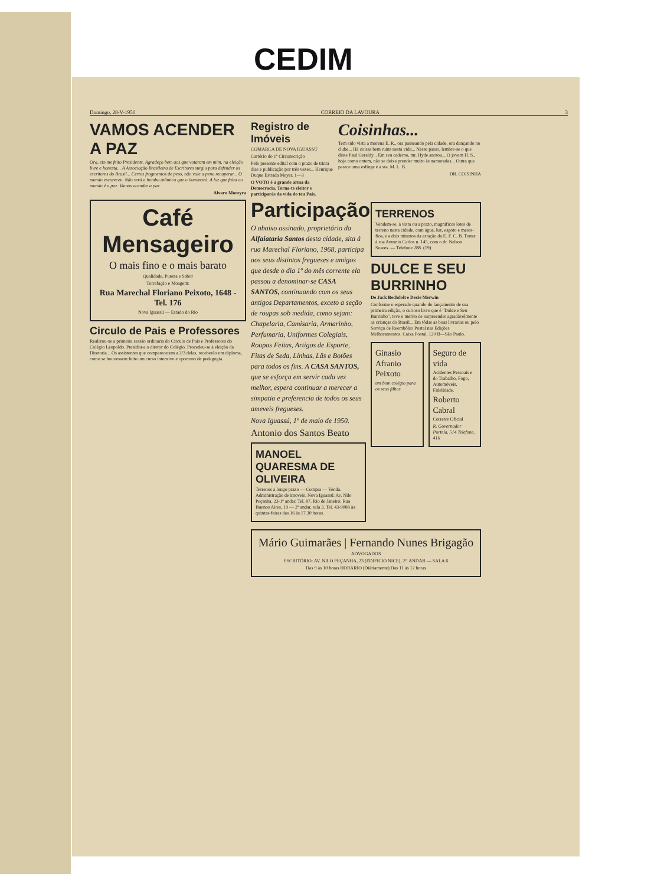CEDIM
Domingo, 28-V-1950 CORREIO DA LAVOURA 3
VAMOS ACENDER A PAZ
Ora, eis-me feito Presidente. Agradeço bem aos que votaram em mim, na eleição livre e honesta... A Associação Brasileira de Escritores surgiu para defender os escritores do Brasil... Certos fragmentos de peso, não vale a pena recuperar... O mundo escureceu. Não será a bomba atômica que o iluminará. A luz que falta ao mundo é a paz. Vamos acender a paz.
Alvaro Moreyra
Café Mensageiro
O mais fino e o mais barato
Qualidade, Pureza e Sabor
Torrefação e Moagem:
Rua Marechal Floriano Peixoto, 1648 - Tel. 176
Nova Iguassú — Estado do Rio
Circulo de Pais e Professores
Realizou-se a primeira sessão ordinaria do Circulo de Pais e Professores do Colégio Leopoldo. Presidiu-a o diretor do Colégio. Procedeu-se à eleição da Diretoria... Os assistentes que comparecerem a 2/3 delas, receberão um diploma, como se houvessem feito um curso intensivo e oportuno de pedagogia.
Registro de Imóveis
COMARCA DE NOVA IGUASSÚ
Cartório do 1º Circunscrição
Pelo presente edital com o prazo de trinta dias e publicação por três vezes... Henrique Duque Estrada Meyer. 1—3
O VOTO é a grande arma da Democracia. Torna-te eleitor e participarás da vida do teu País.
Coisinhas...
Tem sido vista a morena E. R., ora passeando pela cidade, ora dançando no clube... Há coisas bem ruins nesta vida... Nesse passo, lembre-se o que disse Paul Geraldy... Em seu caderno, mr. Hyde anotou... O jovem H. S., hoje como ontem, não se deixa prender muito às namoradas... Outra que parece uma esfinge é a sta. M. L. B.
DR. COISINHA
Participação
O abaixo assinado, proprietário da Alfaiataria Santos desta cidade, sita á rua Marechal Floriano, 1968, participa aos seus distintos fregueses e amigos que desde o dia 1º do mês corrente ela passou a denominar-se CASA SANTOS, continuando com os seus antigos Departamentos, exceto a seção de roupas sob medida, como sejam: Chapelaria, Camisaria, Armarinho, Perfumaria, Uniformes Colegiais, Roupas Feitas, Artigos de Esporte, Fitas de Seda, Linhas, Lãs e Botões para todos os fins. A CASA SANTOS, que se esforça em servir cada vez melhor, espera continuar a merecer a simpatia e preferencia de todos os seus ameveis fregueses.
Nova Iguassú, 1º de maio de 1950.
Antonio dos Santos Beato
MANOEL QUARESMA DE OLIVEIRA
Terrenos a longo prazo — Compra — Venda. Administração de imoveis. Nova Iguassú: Av. Nilo Peçanha, 23-1º andar. Tel. 87. Rio de Janeiro: Rua Buenos Aires, 19 — 2º andar, sala 3. Tel. 43-9088 às quintas-feiras das 16 às 17,30 horas.
TERRENOS
Vendem-se, á vista ou a prazo, magnificos lotes de terreno nesta cidade, com água, luz, esgoto e meios-fios, e a dois minutos da estação da E. F. C. B. Tratar à rua Antonio Carlos n. 145, com o dr. Nelson Soares. — Telefone 288. (19)
DULCE E SEU BURRINHO
De Jack Bechdolt e Decie Merwin
Conforme o esperado quando do lançamento de sua primeira edição, o curioso livro que é "Dulce e Seu Burrinho", teve o mérito de surpreender agradàvelmente as crianças do Brasil... Em tôdas as boas livrarias ou pelo Serviço de Reembôlso Postal nas Edições Melhoramentos. Caixa Postal, 120 B—São Paulo.
Ginasio Afranio Peixoto
um bom colégio para os seus filhos
Seguro de vida
Acidentes Pessoais e do Trabalho, Fogo, Automóveis, Fidelidade.
Roberto Cabral
Corretor Oficial
R. Governador Portela, 514 Telefone, 416
Mário Guimarães | Fernando Nunes Brigagão
ADVOGADOS
ESCRITÓRIO: AV. NILO PEÇANHA, 23 (EDIFICIO NICE), 2º. ANDAR — SALA 6
Das 9 às 10 horas HORARIO (Diàriamente) Das 11 às 12 horas